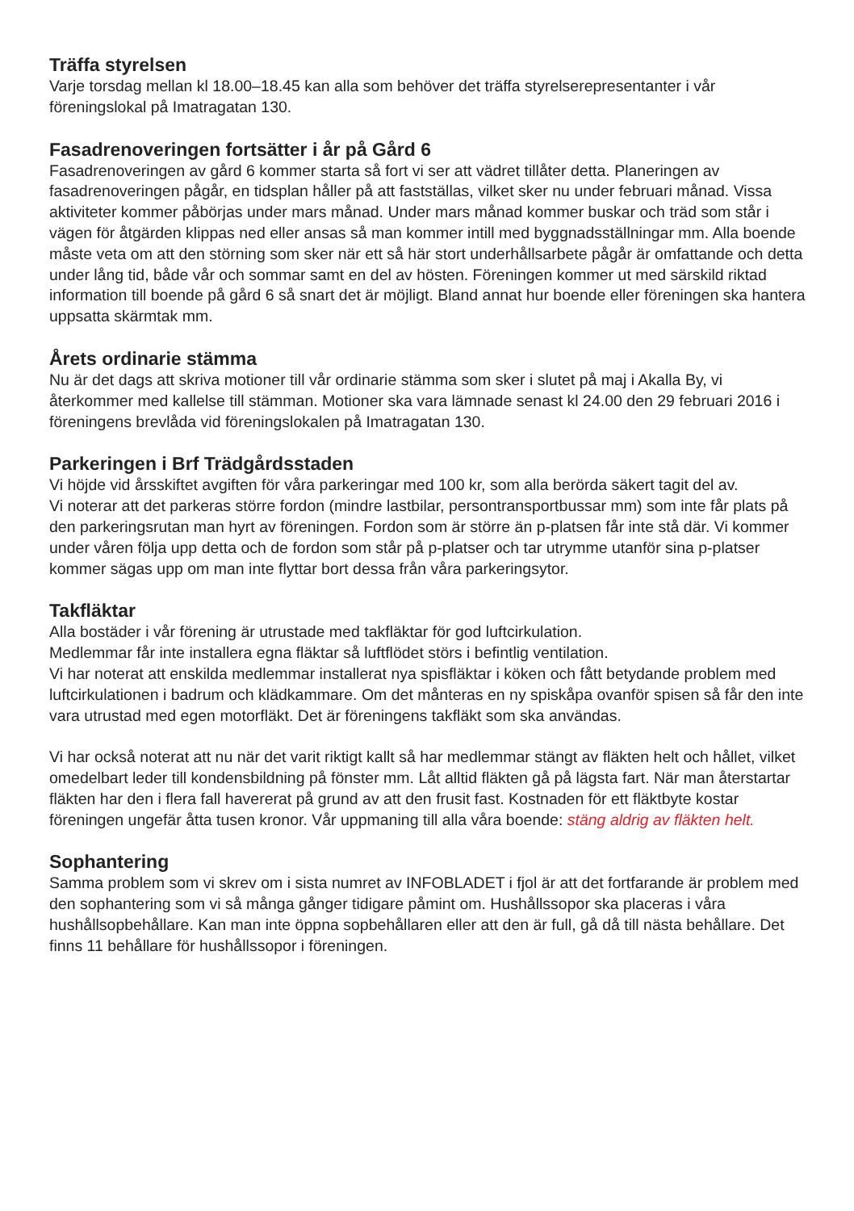Träffa styrelsen
Varje torsdag mellan kl 18.00–18.45 kan alla som behöver det träffa styrelserepresentanter i vår föreningslokal på Imatragatan 130.
Fasadrenoveringen fortsätter i år på Gård 6
Fasadrenoveringen av gård 6 kommer starta så fort vi ser att vädret tillåter detta. Planeringen av fasadrenoveringen pågår, en tidsplan håller på att fastställas, vilket sker nu under februari månad. Vissa aktiviteter kommer påbörjas under mars månad. Under mars månad kommer buskar och träd som står i vägen för åtgärden klippas ned eller ansas så man kommer intill med byggnadsställningar mm. Alla boende måste veta om att den störning som sker när ett så här stort underhållsarbete pågår är omfattande och detta under lång tid, både vår och sommar samt en del av hösten. Föreningen kommer ut med särskild riktad information till boende på gård 6 så snart det är möjligt. Bland annat hur boende eller föreningen ska hantera uppsatta skärmtak mm.
Årets ordinarie stämma
Nu är det dags att skriva motioner till vår ordinarie stämma som sker i slutet på maj i Akalla By, vi återkommer med kallelse till stämman. Motioner ska vara lämnade senast kl 24.00 den 29 februari 2016 i föreningens brevlåda vid föreningslokalen på Imatragatan 130.
Parkeringen i Brf Trädgårdsstaden
Vi höjde vid årsskiftet avgiften för våra parkeringar med 100 kr, som alla berörda säkert tagit del av.
Vi noterar att det parkeras större fordon (mindre lastbilar, persontransportbussar mm) som inte får plats på den parkeringsrutan man hyrt av föreningen. Fordon som är större än p-platsen får inte stå där. Vi kommer under våren följa upp detta och de fordon som står på p-platser och tar utrymme utanför sina p-platser kommer sägas upp om man inte flyttar bort dessa från våra parkeringsytor.
Takfläktar
Alla bostäder i vår förening är utrustade med takfläktar för god luftcirkulation.
Medlemmar får inte installera egna fläktar så luftflödet störs i befintlig ventilation.
Vi har noterat att enskilda medlemmar installerat nya spisfläktar i köken och fått betydande problem med luftcirkulationen i badrum och klädkammare. Om det månteras en ny spiskåpa ovanför spisen så får den inte vara utrustad med egen motorfläkt. Det är föreningens takfläkt som ska användas.
Vi har också noterat att nu när det varit riktigt kallt så har medlemmar stängt av fläkten helt och hållet, vilket omedelbart leder till kondensbildning på fönster mm. Låt alltid fläkten gå på lägsta fart. När man återstartar fläkten har den i flera fall havererat på grund av att den frusit fast. Kostnaden för ett fläktbyte kostar föreningen ungefär åtta tusen kronor. Vår uppmaning till alla våra boende: stäng aldrig av fläkten helt.
Sophantering
Samma problem som vi skrev om i sista numret av INFOBLADET i fjol är att det fortfarande är problem med den sophantering som vi så många gånger tidigare påmint om. Hushållssopor ska placeras i våra hushållsopbehållare. Kan man inte öppna sopbehållaren eller att den är full, gå då till nästa behållare. Det finns 11 behållare för hushållssopor i föreningen.